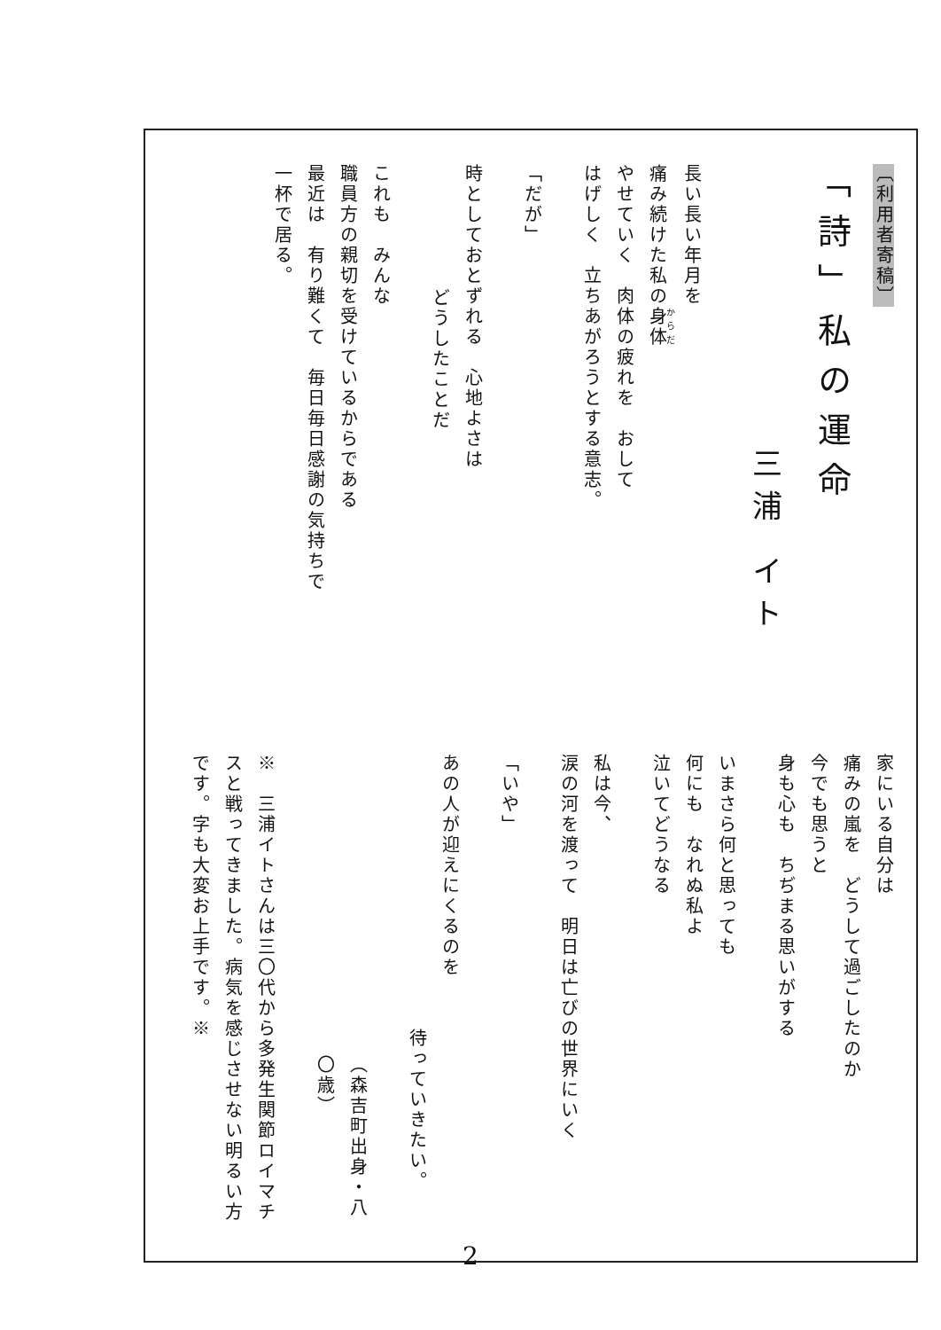〔利用者寄稿〕
「詩」私の運命
三浦 イト
長い長い年月を
痛み続けた私の身体
やせていく　肉体の疲れを　おして
はげしく　立ちあがろうとする意志。
「だが」
時としておとずれる　心地よさは
どうしたことだ
これも　みんな
職員方の親切を受けているからである
最近は　有り難くて　毎日毎日感謝の気持ちで
一杯で居る。
家にいる自分は
痛みの嵐を　どうして過ごしたのか
今でも思うと
身も心も　ちぢまる思いがする
いまさら何と思っても
何にも　なれぬ私よ
泣いてどうなる
私は今、
涙の河を渡って　明日は亡びの世界にいく
「いや」
あの人が迎えにくるのを
待っていきたい。
（森吉町出身・八〇歳）
※　三浦イトさんは三〇代から多発生関節ロイマチ
スと戦ってきました。病気を感じさせない明るい方
です。字も大変お上手です。※
2